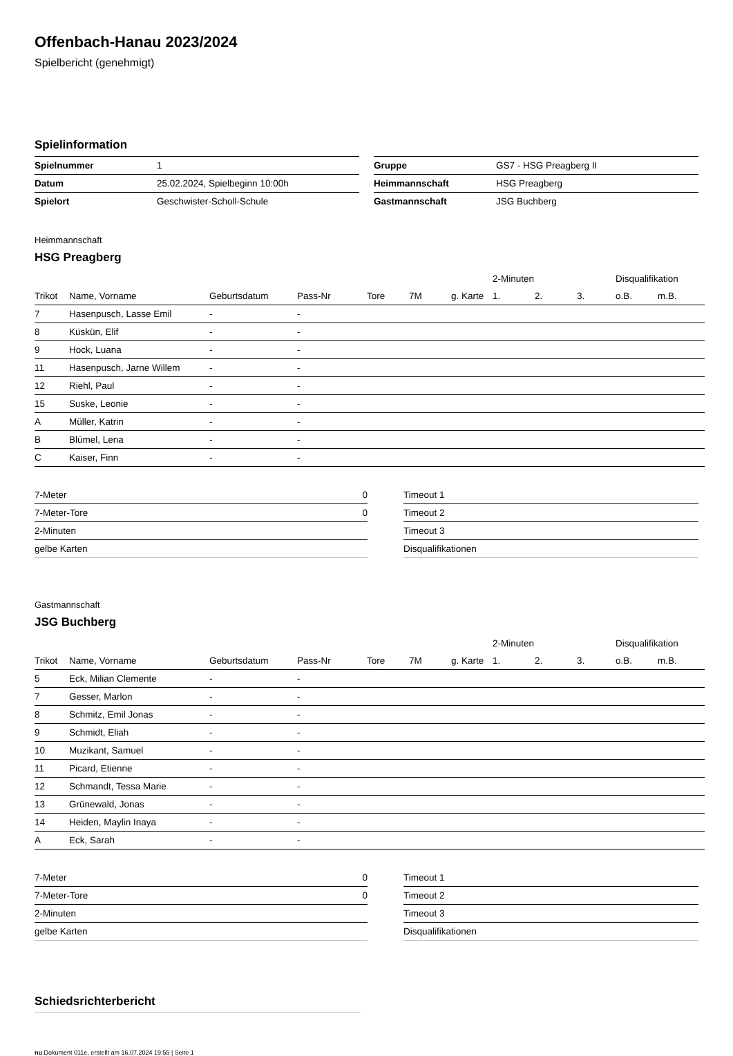Offenbach-Hanau 2023/2024
Spielbericht (genehmigt)
Spielinformation
| Spielnummer | 1 |
| Datum | 25.02.2024, Spielbeginn 10:00h |
| Spielort | Geschwister-Scholl-Schule |
| Gruppe | GS7 - HSG Preagberg II |
| Heimmannschaft | HSG Preagberg |
| Gastmannschaft | JSG Buchberg |
Heimmannschaft
HSG Preagberg
| | | | | | | | 2-Minuten | | | Disqualifikation | |
| --- | --- | --- | --- | --- | --- | --- | --- | --- | --- | --- | --- |
| Trikot | Name, Vorname | Geburtsdatum | Pass-Nr | Tore | 7M | g. Karte | 1. | 2. | 3. | o.B. | m.B. |
| 7 | Hasenpusch, Lasse Emil | - | - | | | | | | | | |
| 8 | Küskün, Elif | - | - | | | | | | | | |
| 9 | Hock, Luana | - | - | | | | | | | | |
| 11 | Hasenpusch, Jarne Willem | - | - | | | | | | | | |
| 12 | Riehl, Paul | - | - | | | | | | | | |
| 15 | Suske, Leonie | - | - | | | | | | | | |
| A | Müller, Katrin | - | - | | | | | | | | |
| B | Blümel, Lena | - | - | | | | | | | | |
| C | Kaiser, Finn | - | - | | | | | | | | |
| 7-Meter | 0 |
| 7-Meter-Tore | 0 |
| 2-Minuten | |
| gelbe Karten | |
| Timeout 1 |
| Timeout 2 |
| Timeout 3 |
| Disqualifikationen |
Gastmannschaft
JSG Buchberg
| | | | | | | | 2-Minuten | | | Disqualifikation | |
| --- | --- | --- | --- | --- | --- | --- | --- | --- | --- | --- | --- |
| Trikot | Name, Vorname | Geburtsdatum | Pass-Nr | Tore | 7M | g. Karte | 1. | 2. | 3. | o.B. | m.B. |
| 5 | Eck, Milian Clemente | - | - | | | | | | | | |
| 7 | Gesser, Marlon | - | - | | | | | | | | |
| 8 | Schmitz, Emil Jonas | - | - | | | | | | | | |
| 9 | Schmidt, Eliah | - | - | | | | | | | | |
| 10 | Muzikant, Samuel | - | - | | | | | | | | |
| 11 | Picard, Etienne | - | - | | | | | | | | |
| 12 | Schmandt, Tessa Marie | - | - | | | | | | | | |
| 13 | Grünewald, Jonas | - | - | | | | | | | | |
| 14 | Heiden, Maylin Inaya | - | - | | | | | | | | |
| A | Eck, Sarah | - | - | | | | | | | | |
| 7-Meter | 0 |
| 7-Meter-Tore | 0 |
| 2-Minuten | |
| gelbe Karten | |
| Timeout 1 |
| Timeout 2 |
| Timeout 3 |
| Disqualifikationen |
Schiedsrichterbericht
nu.Dokument 011e, erstellt am 16.07.2024 19:55 | Seite 1